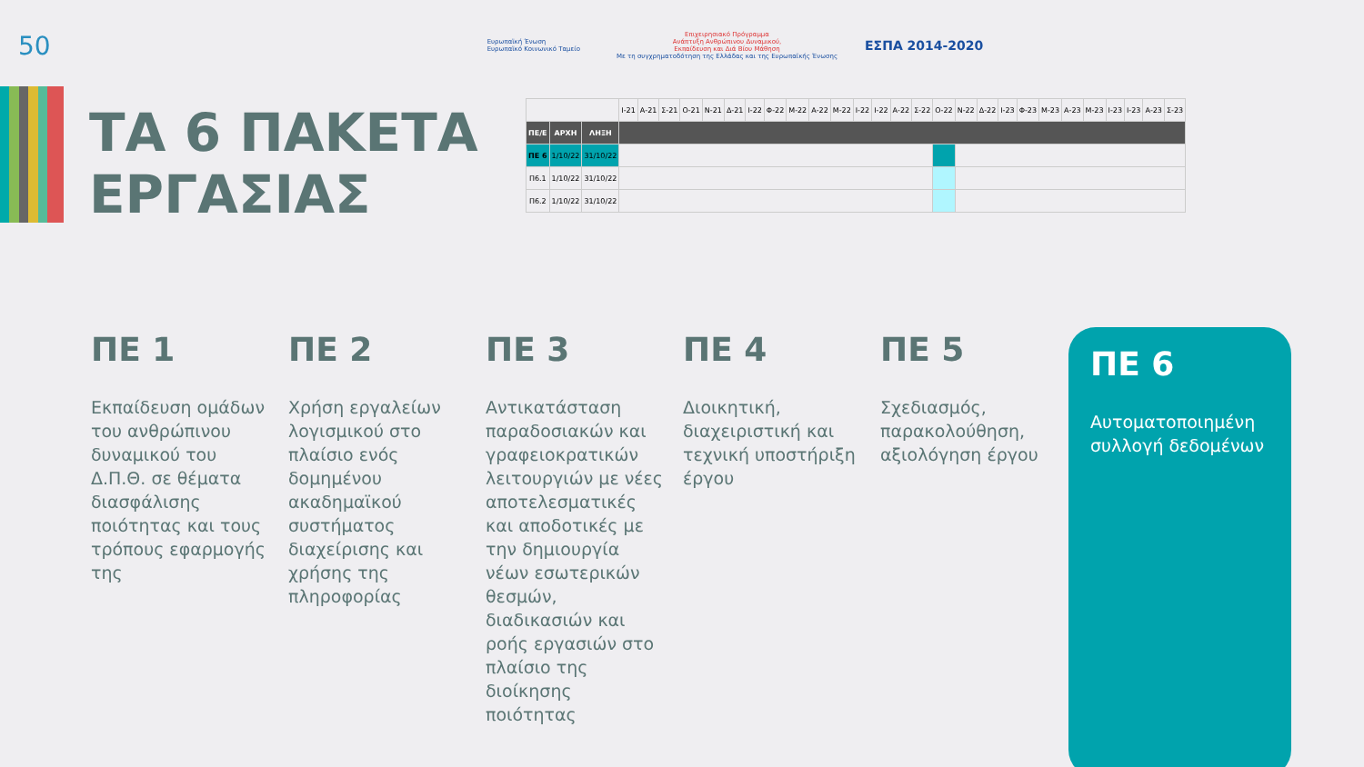50 Ευρωπαϊκή Ένωση
Ευρωπαϊκό Κοινωνικό Ταμείο Επιχειρησιακό Πρόγραμμα
Ανάπτυξη Ανθρώπινου Δυναμικού,
Εκπαίδευση και Διά Βίου Μάθηση
Με τη συγχρηματοδότηση της Ελλάδας και της Ευρωπαϊκής Ένωσης ΕΣΠΑ 2014-2020
ΤΑ 6 ΠΑΚΕΤΑ
ΕΡΓΑΣΙΑΣ
| | | | Ι-21 | Α-21 | Σ-21 | Ο-21 | Ν-21 | Δ-21 | Ι-22 | Φ-22 | Μ-22 | Α-22 | Μ-22 | Ι-22 | Ι-22 | Α-22 | Σ-22 | Ο-22 | Ν-22 | Δ-22 | Ι-23 | Φ-23 | Μ-23 | Α-23 | Μ-23 | Ι-23 | Ι-23 | Α-23 | Σ-23 |
| --- | --- | --- | --- | --- | --- | --- | --- | --- | --- | --- | --- | --- | --- | --- | --- | --- | --- | --- | --- | --- | --- | --- | --- | --- | --- | --- | --- | --- | --- |
| ΠΕ/Ε | ΑΡΧΗ | ΛΗΞΗ | | | | | | | | | | | | | | | | | | | | | | | | | | | |
| ΠΕ 6 | 1/10/22 | 31/10/22 | | | | | | | | | | | | | | | | | | | | | | | | | | | |
| Π6.1 | 1/10/22 | 31/10/22 | | | | | | | | | | | | | | | | | | | | | | | | | | | |
| Π6.2 | 1/10/22 | 31/10/22 | | | | | | | | | | | | | | | | | | | | | | | | | | | |
ΠΕ 1
Εκπαίδευση ομάδων του ανθρώπινου δυναμικού του Δ.Π.Θ. σε θέματα διασφάλισης ποιότητας και τους τρόπους εφαρμογής της
ΠΕ 2
Χρήση εργαλείων λογισμικού στο πλαίσιο ενός δομημένου ακαδημαϊκού συστήματος διαχείρισης και χρήσης της πληροφορίας
ΠΕ 3
Αντικατάσταση παραδοσιακών και γραφειοκρατικών λειτουργιών με νέες αποτελεσματικές και αποδοτικές με την δημιουργία νέων εσωτερικών θεσμών, διαδικασιών και ροής εργασιών στο πλαίσιο της διοίκησης ποιότητας
ΠΕ 4
Διοικητική, διαχειριστική και τεχνική υποστήριξη έργου
ΠΕ 5
Σχεδιασμός, παρακολούθηση, αξιολόγηση έργου
ΠΕ 6
Αυτοματοποιημένη συλλογή δεδομένων